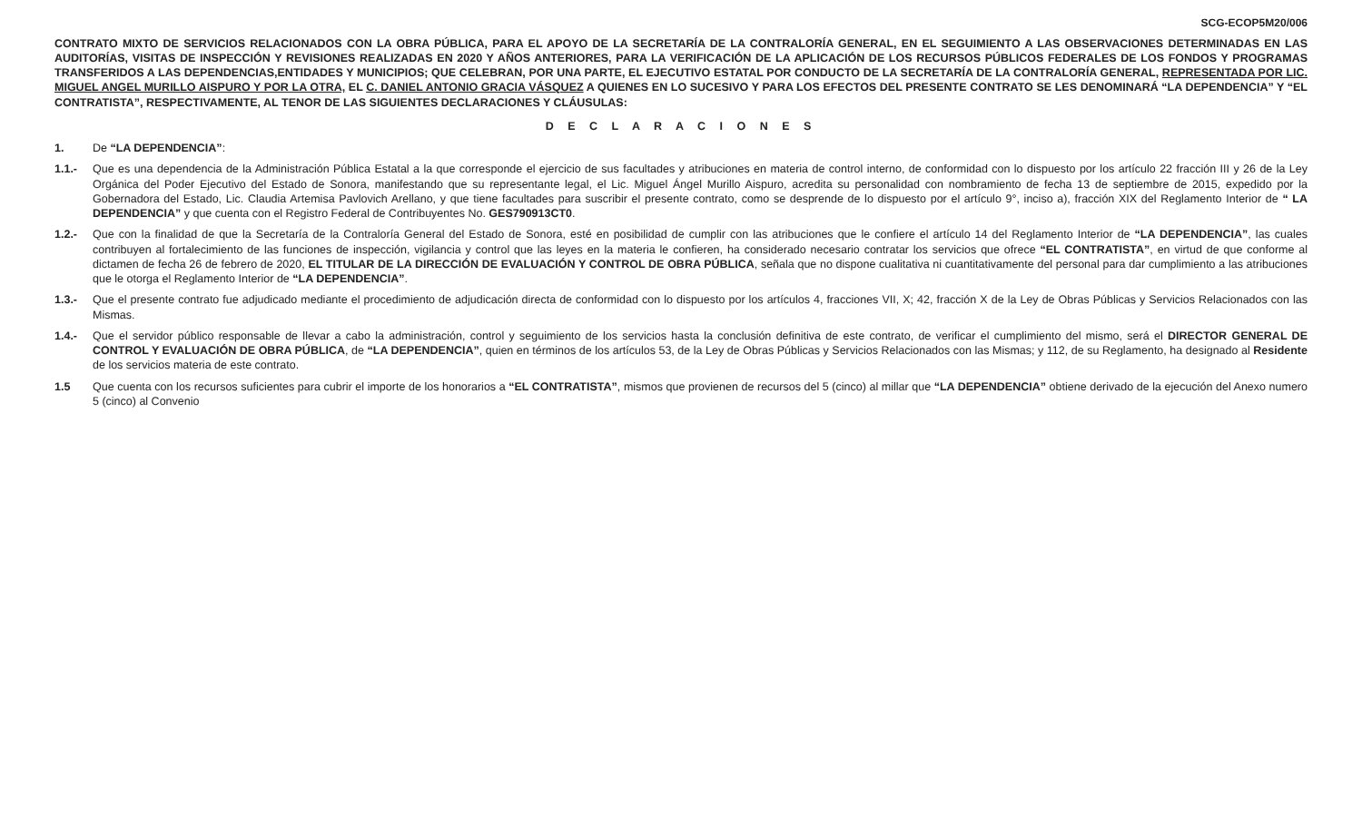SCG-ECOP5M20/006
CONTRATO MIXTO DE SERVICIOS RELACIONADOS CON LA OBRA PÚBLICA, PARA EL APOYO DE LA SECRETARÍA DE LA CONTRALORÍA GENERAL, EN EL SEGUIMIENTO A LAS OBSERVACIONES DETERMINADAS EN LAS AUDITORÍAS, VISITAS DE INSPECCIÓN Y REVISIONES REALIZADAS EN 2020 Y AÑOS ANTERIORES, PARA LA VERIFICACIÓN DE LA APLICACIÓN DE LOS RECURSOS PÚBLICOS FEDERALES DE LOS FONDOS Y PROGRAMAS TRANSFERIDOS A LAS DEPENDENCIAS,ENTIDADES Y MUNICIPIOS; QUE CELEBRAN, POR UNA PARTE, EL EJECUTIVO ESTATAL POR CONDUCTO DE LA SECRETARÍA DE LA CONTRALORÍA GENERAL, REPRESENTADA POR LIC. MIGUEL ANGEL MURILLO AISPURO Y POR LA OTRA, EL C. DANIEL ANTONIO GRACIA VÁSQUEZ A QUIENES EN LO SUCESIVO Y PARA LOS EFECTOS DEL PRESENTE CONTRATO SE LES DENOMINARÁ “LA DEPENDENCIA” Y “EL CONTRATISTA”, RESPECTIVAMENTE, AL TENOR DE LAS SIGUIENTES DECLARACIONES Y CLÁUSULAS:
D E C L A R A C I O N E S
1. De “LA DEPENDENCIA”:
1.1.- Que es una dependencia de la Administración Pública Estatal a la que corresponde el ejercicio de sus facultades y atribuciones en materia de control interno, de conformidad con lo dispuesto por los artículo 22 fracción III y 26 de la Ley Orgánica del Poder Ejecutivo del Estado de Sonora, manifestando que su representante legal, el Lic. Miguel Ángel Murillo Aispuro, acredita su personalidad con nombramiento de fecha 13 de septiembre de 2015, expedido por la Gobernadora del Estado, Lic. Claudia Artemisa Pavlovich Arellano, y que tiene facultades para suscribir el presente contrato, como se desprende de lo dispuesto por el artículo 9°, inciso a), fracción XIX del Reglamento Interior de “ LA DEPENDENCIA” y que cuenta con el Registro Federal de Contribuyentes No. GES790913CT0.
1.2.- Que con la finalidad de que la Secretaría de la Contraloría General del Estado de Sonora, esté en posibilidad de cumplir con las atribuciones que le confiere el artículo 14 del Reglamento Interior de “LA DEPENDENCIA”, las cuales contribuyen al fortalecimiento de las funciones de inspección, vigilancia y control que las leyes en la materia le confieren, ha considerado necesario contratar los servicios que ofrece “EL CONTRATISTA”, en virtud de que conforme al dictamen de fecha 26 de febrero de 2020, EL TITULAR DE LA DIRECCIÓN DE EVALUACIÓN Y CONTROL DE OBRA PÚBLICA, señala que no dispone cualitativa ni cuantitativamente del personal para dar cumplimiento a las atribuciones que le otorga el Reglamento Interior de “LA DEPENDENCIA”.
1.3.- Que el presente contrato fue adjudicado mediante el procedimiento de adjudicación directa de conformidad con lo dispuesto por los artículos 4, fracciones VII, X; 42, fracción X de la Ley de Obras Públicas y Servicios Relacionados con las Mismas.
1.4.- Que el servidor público responsable de llevar a cabo la administración, control y seguimiento de los servicios hasta la conclusión definitiva de este contrato, de verificar el cumplimiento del mismo, será el DIRECTOR GENERAL DE CONTROL Y EVALUACIÓN DE OBRA PÚBLICA, de “LA DEPENDENCIA”, quien en términos de los artículos 53, de la Ley de Obras Públicas y Servicios Relacionados con las Mismas; y 112, de su Reglamento, ha designado al Residente de los servicios materia de este contrato.
1.5 Que cuenta con los recursos suficientes para cubrir el importe de los honorarios a “EL CONTRATISTA”, mismos que provienen de recursos del 5 (cinco) al millar que “LA DEPENDENCIA” obtiene derivado de la ejecución del Anexo numero 5 (cinco) al Convenio